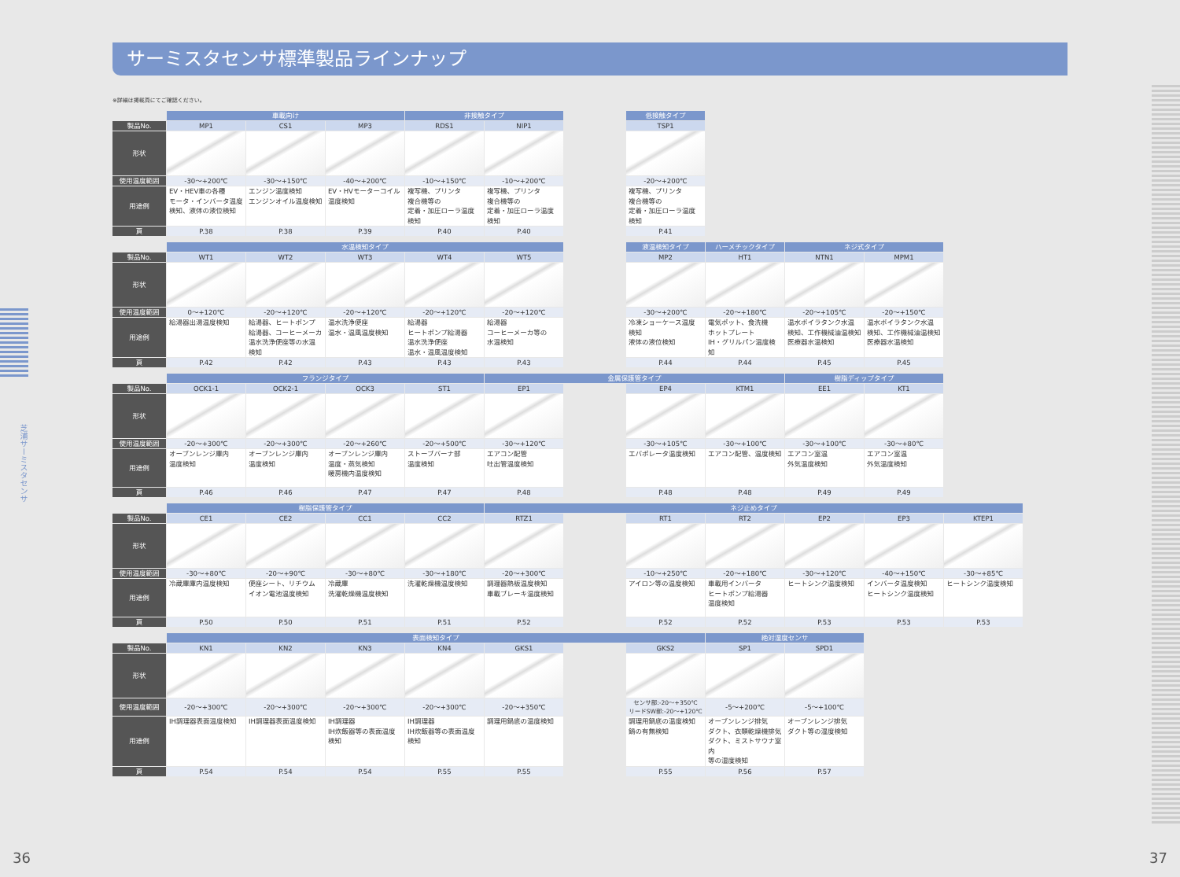芝浦サーミスタセンサ
サーミスタセンサ標準製品ラインナップ
※詳細は掲載頁にてご確認ください。
| | 車載向け | | | 非接触タイプ | | | 低接触タイプ | |
| 製品No. | MP1 | CS1 | MP3 | RDS1 | NIP1 | | TSP1 | |
| 形状 | | | | | | | | |
| 使用温度範囲 | -30～+200℃ | -30～+150℃ | -40～+200℃ | -10～+150℃ | -10～+200℃ | | -20～+200℃ | |
| 用途例 | EV・HEV車の各種 モータ・インバータ温度 検知、液体の液位検知 | エンジン温度検知 エンジンオイル温度検知 | EV・HVモーターコイル 温度検知 | 複写機、プリンタ 複合機等の 定着・加圧ローラ温度 検知 | 複写機、プリンタ 複合機等の 定着・加圧ローラ温度 検知 | | 複写機、プリンタ 複合機等の 定着・加圧ローラ温度 検知 | |
| 頁 | P.38 | P.38 | P.39 | P.40 | P.40 | | P.41 | |
| | 水温検知タイプ | | | | | | 液温検知タイプ | ハーメチックタイプ | ネジ式タイプ | | |
| 製品No. | WT1 | WT2 | WT3 | WT4 | WT5 | | MP2 | HT1 | NTN1 | MPM1 | |
| 形状 | | | | | | | | | | | |
| 使用温度範囲 | 0～+120℃ | -20～+120℃ | -20～+120℃ | -20～+120℃ | -20～+120℃ | | -30～+200℃ | -20～+180℃ | -20～+105℃ | -20～+150℃ | |
| 用途例 | 給湯器出湯温度検知 | 給湯器、ヒートポンプ 給湯器、コーヒーメーカ 温水洗浄便座等の水温 検知 | 温水洗浄便座 温水・温風温度検知 | 給湯器 ヒートポンプ給湯器 温水洗浄便座 温水・温風温度検知 | 給湯器 コーヒーメーカ等の 水温検知 | | 冷凍ショーケース温度 検知 液体の液位検知 | 電気ポット、食洗機 ホットプレート IH・グリルパン温度検知 | 温水ボイラタンク水温 検知、工作機械油温検知 医療器水温検知 | 温水ボイラタンク水温 検知、工作機械油温検知 医療器水温検知 | |
| 頁 | P.42 | P.42 | P.43 | P.43 | P.43 | | P.44 | P.44 | P.45 | P.45 | |
| | フランジタイプ | | | | 金属保護管タイプ | | | | 樹脂ディップタイプ | | |
| 製品No. | OCK1-1 | OCK2-1 | OCK3 | ST1 | EP1 | | EP4 | KTM1 | EE1 | KT1 | |
| 形状 | | | | | | | | | | | |
| 使用温度範囲 | -20～+300℃ | -20～+300℃ | -20～+260℃ | -20～+500℃ | -30～+120℃ | | -30～+105℃ | -30～+100℃ | -30～+100℃ | -30～+80℃ | |
| 用途例 | オーブンレンジ庫内 温度検知 | オーブンレンジ庫内 温度検知 | オーブンレンジ庫内 温度・蒸気検知 暖房機内温度検知 | ストーブバーナ部 温度検知 | エアコン配管 吐出管温度検知 | | エバポレータ温度検知 | エアコン配管、温度検知 | エアコン室温 外気温度検知 | エアコン室温 外気温度検知 | |
| 頁 | P.46 | P.46 | P.47 | P.47 | P.48 | | P.48 | P.48 | P.49 | P.49 | |
| | 樹脂保護管タイプ | | | | ネジ止めタイプ | | | | | | |
| 製品No. | CE1 | CE2 | CC1 | CC2 | RTZ1 | | RT1 | RT2 | EP2 | EP3 | KTEP1 |
| 形状 | | | | | | | | | | | |
| 使用温度範囲 | -30～+80℃ | -20～+90℃ | -30～+80℃ | -30～+180℃ | -20～+300℃ | | -10～+250℃ | -20～+180℃ | -30～+120℃ | -40～+150℃ | -30～+85℃ |
| 用途例 | 冷蔵庫庫内温度検知 | 便座シート、リチウム イオン電池温度検知 | 冷蔵庫 洗濯乾燥機温度検知 | 洗濯乾燥機温度検知 | 調理器熱板温度検知 車載ブレーキ温度検知 | | アイロン等の温度検知 | 車載用インバータ ヒートポンプ給湯器 温度検知 | ヒートシンク温度検知 | インバータ温度検知 ヒートシンク温度検知 | ヒートシンク温度検知 |
| 頁 | P.50 | P.50 | P.51 | P.51 | P.52 | | P.52 | P.52 | P.53 | P.53 | P.53 |
| | 表面検知タイプ | | | | | | | 絶対湿度センサ | | |
| 製品No. | KN1 | KN2 | KN3 | KN4 | GKS1 | | GKS2 | SP1 | SPD1 | |
| 形状 | | | | | | | | | | |
| 使用温度範囲 | -20～+300℃ | -20～+300℃ | -20～+300℃ | -20～+300℃ | -20～+350℃ | | センサ部:-20～+350℃ リードSW部:-20～+120℃ | -5～+200℃ | -5～+100℃ | |
| 用途例 | IH調理器表面温度検知 | IH調理器表面温度検知 | IH調理器 IH炊飯器等の表面温度 検知 | IH調理器 IH炊飯器等の表面温度 検知 | 調理用鍋底の温度検知 | | 調理用鍋底の温度検知 鍋の有無検知 | オーブンレンジ排気 ダクト、衣類乾燥機排気 ダクト、ミストサウナ室内 等の湿度検知 | オーブンレンジ排気 ダクト等の湿度検知 | |
| 頁 | P.54 | P.54 | P.54 | P.55 | P.55 | | P.55 | P.56 | P.57 | |
36 37